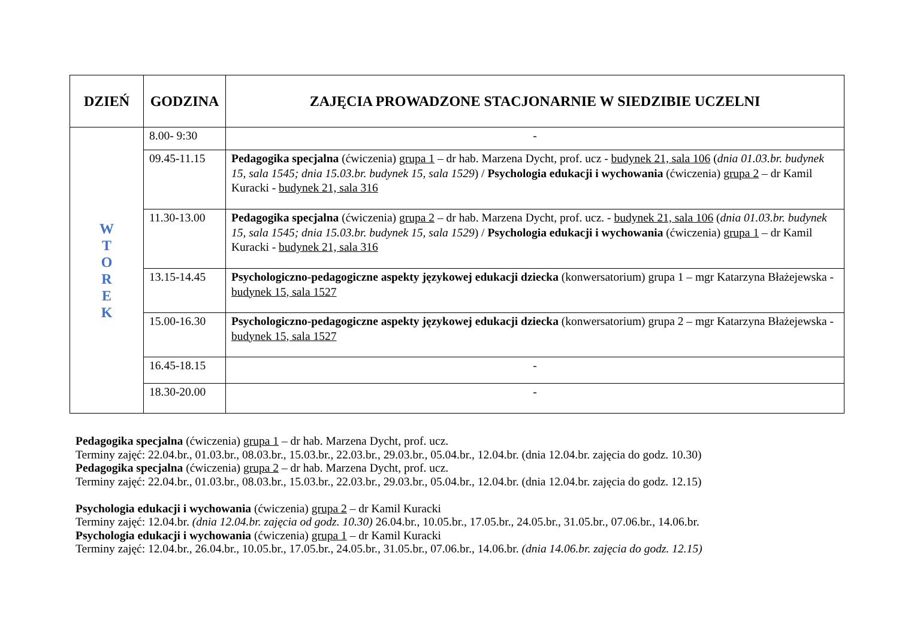| DZIEŃ | GODZINA | ZAJĘCIA PROWADZONE STACJONARNIE W SIEDZIBIE UCZELNI |
| --- | --- | --- |
| W T O R E K | 8.00- 9:30 | - |
| | 09.45-11.15 | Pedagogika specjalna (ćwiczenia) grupa 1 – dr hab. Marzena Dycht, prof. ucz - budynek 21, sala 106 ( dnia 01.03.br. budynek 15, sala 1545; dnia 15.03.br. budynek 15, sala 1529 ) / Psychologia edukacji i wychowania (ćwiczenia) grupa 2 – dr Kamil Kuracki - budynek 21, sala 316 |
| | 11.30-13.00 | Pedagogika specjalna (ćwiczenia) grupa 2 – dr hab. Marzena Dycht, prof. ucz. - budynek 21, sala 106 ( dnia 01.03.br. budynek 15, sala 1545; dnia 15.03.br. budynek 15, sala 1529 ) / Psychologia edukacji i wychowania (ćwiczenia) grupa 1 – dr Kamil Kuracki - budynek 21, sala 316 |
| | 13.15-14.45 | Psychologiczno-pedagogiczne aspekty językowej edukacji dziecka (konwersatorium) grupa 1 – mgr Katarzyna Błażejewska - budynek 15, sala 1527 |
| | 15.00-16.30 | Psychologiczno-pedagogiczne aspekty językowej edukacji dziecka (konwersatorium) grupa 2 – mgr Katarzyna Błażejewska - budynek 15, sala 1527 |
| | 16.45-18.15 | - |
| | 18.30-20.00 | - |
Pedagogika specjalna (ćwiczenia) grupa 1 – dr hab. Marzena Dycht, prof. ucz.
Terminy zajęć: 22.04.br., 01.03.br., 08.03.br., 15.03.br., 22.03.br., 29.03.br., 05.04.br., 12.04.br. (dnia 12.04.br. zajęcia do godz. 10.30)
Pedagogika specjalna (ćwiczenia) grupa 2 – dr hab. Marzena Dycht, prof. ucz.
Terminy zajęć: 22.04.br., 01.03.br., 08.03.br., 15.03.br., 22.03.br., 29.03.br., 05.04.br., 12.04.br. (dnia 12.04.br. zajęcia do godz. 12.15)
Psychologia edukacji i wychowania (ćwiczenia) grupa 2 – dr Kamil Kuracki
Terminy zajęć: 12.04.br. (dnia 12.04.br. zajęcia od godz. 10.30) 26.04.br., 10.05.br., 17.05.br., 24.05.br., 31.05.br., 07.06.br., 14.06.br.
Psychologia edukacji i wychowania (ćwiczenia) grupa 1 – dr Kamil Kuracki
Terminy zajęć: 12.04.br., 26.04.br., 10.05.br., 17.05.br., 24.05.br., 31.05.br., 07.06.br., 14.06.br. (dnia 14.06.br. zajęcia do godz. 12.15)